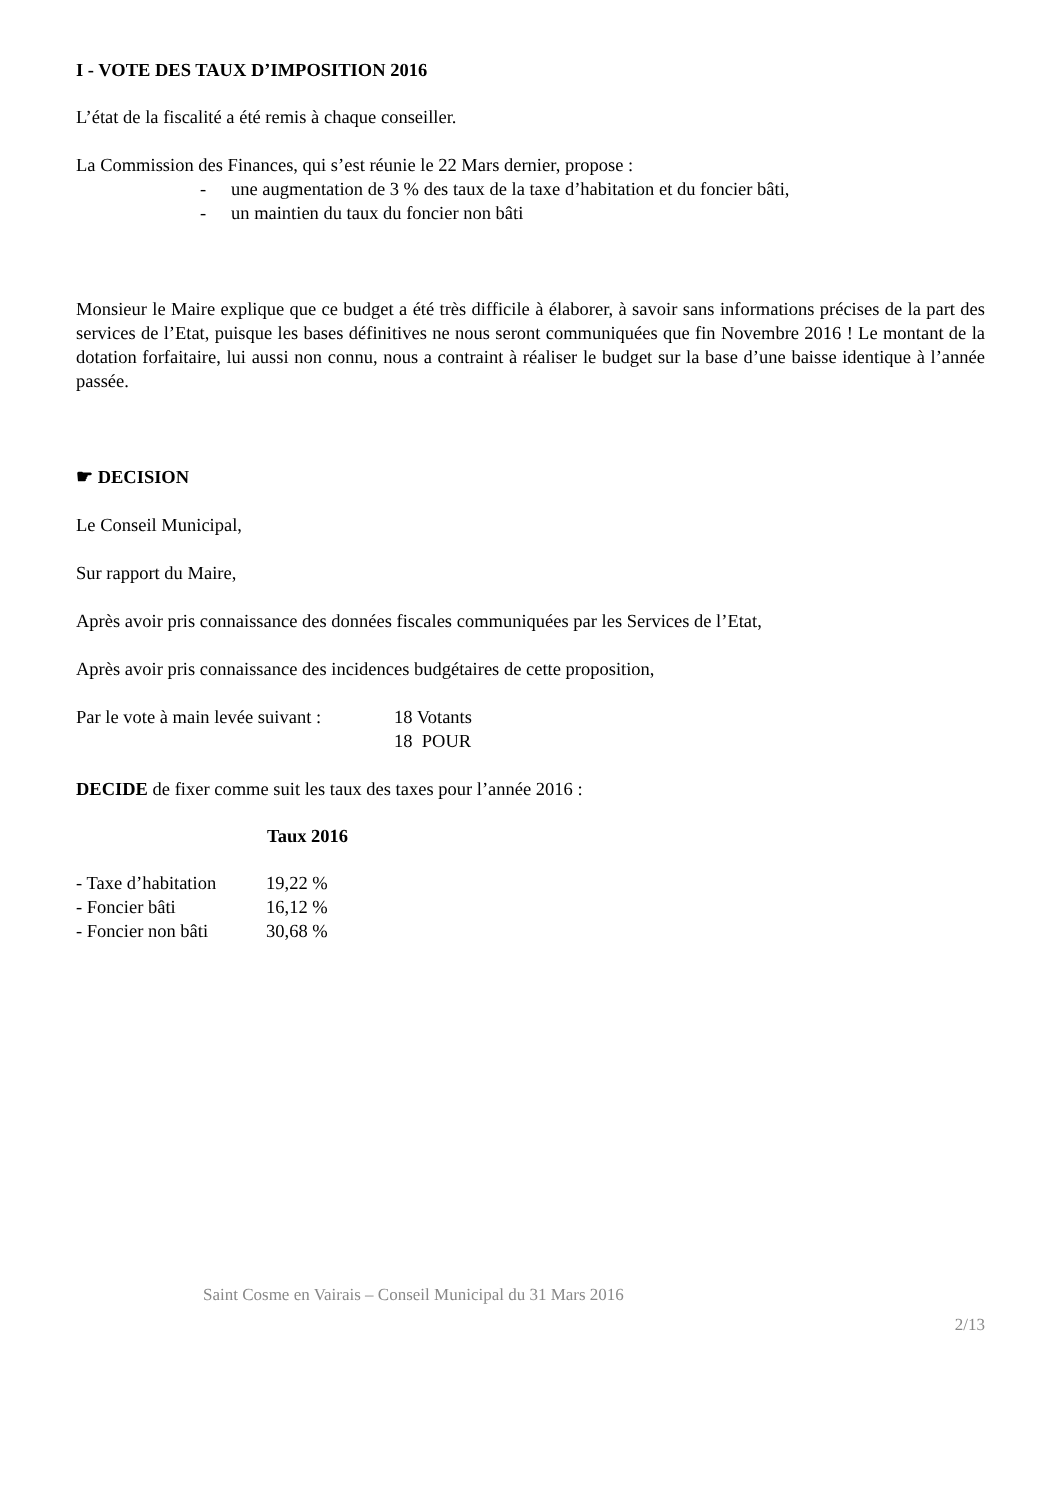I - VOTE DES TAUX D’IMPOSITION 2016
L’état de la fiscalité a été remis à chaque conseiller.
La Commission des Finances, qui s’est réunie le 22 Mars dernier, propose :
- une augmentation de 3 % des taux de la taxe d’habitation et du foncier bâti,
- un maintien du taux du foncier non bâti
Monsieur le Maire explique que ce budget a été très difficile à élaborer, à savoir sans informations précises de la part des services de l’Etat, puisque les bases définitives ne nous seront communiquées que fin Novembre 2016 ! Le montant de la dotation forfaitaire, lui aussi non connu, nous a contraint à réaliser le budget sur la base d’une baisse identique à l’année passée.
☛ DECISION
Le Conseil Municipal,
Sur rapport du Maire,
Après avoir pris connaissance des données fiscales communiquées par les Services de l’Etat,
Après avoir pris connaissance des incidences budgétaires de cette proposition,
| Par le vote à main levée suivant : | 18 Votants |
| | 18 POUR |
DECIDE de fixer comme suit les taux des taxes pour l’année 2016 :
| | Taux 2016 |
| --- | --- |
| - Taxe d’habitation | 19,22 % |
| - Foncier bâti | 16,12 % |
| - Foncier non bâti | 30,68 % |
Saint Cosme en Vairais – Conseil Municipal du 31 Mars 2016
2/13